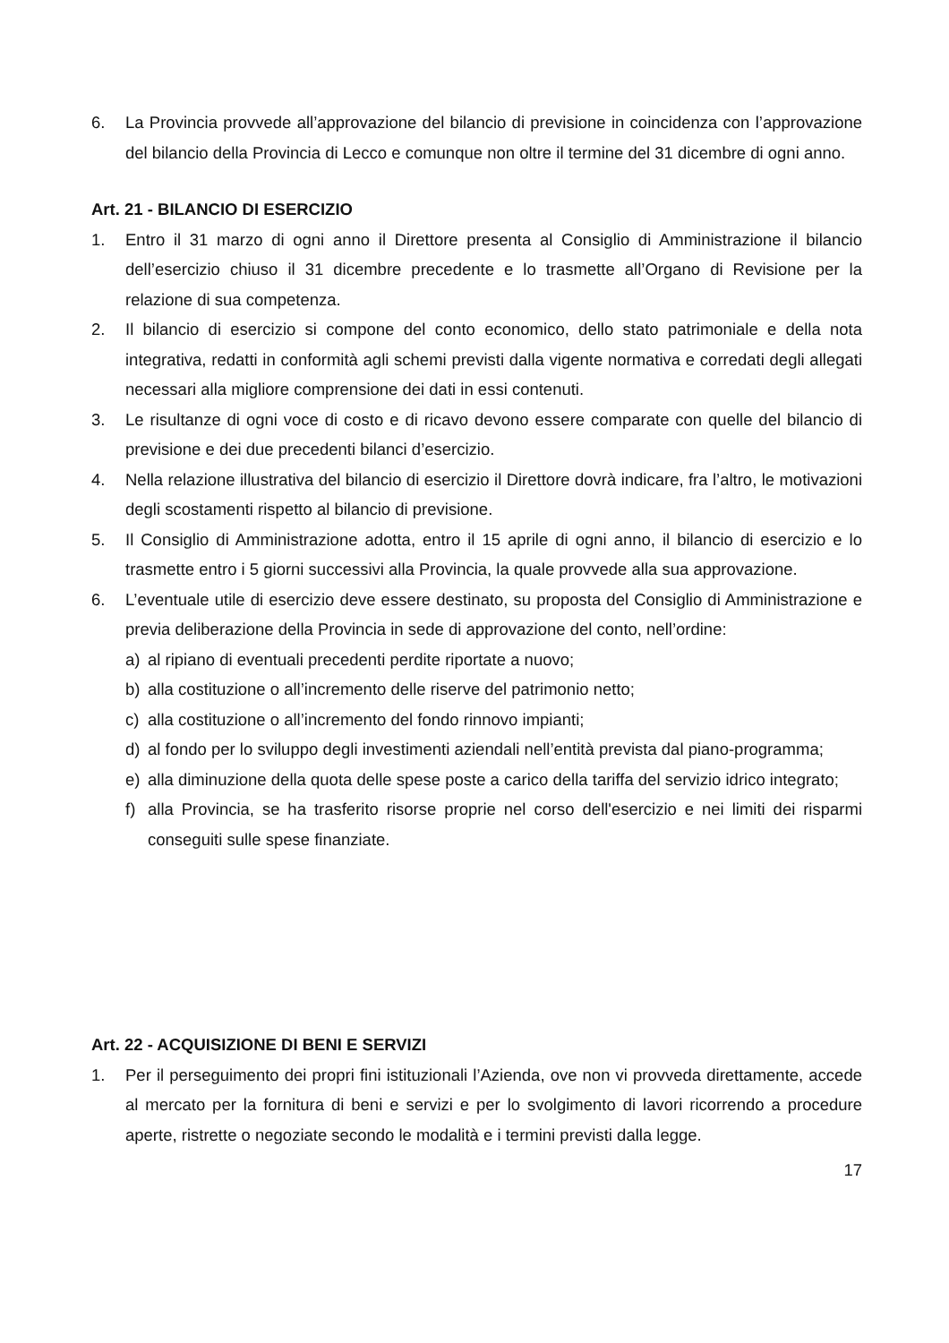6. La Provincia provvede all’approvazione del bilancio di previsione in coincidenza con l’approvazione del bilancio della Provincia di Lecco e comunque non oltre il termine del 31 dicembre di ogni anno.
Art. 21 - BILANCIO DI ESERCIZIO
1. Entro il 31 marzo di ogni anno il Direttore presenta al Consiglio di Amministrazione il bilancio dell’esercizio chiuso il 31 dicembre precedente e lo trasmette all’Organo di Revisione per la relazione di sua competenza.
2. Il bilancio di esercizio si compone del conto economico, dello stato patrimoniale e della nota integrativa, redatti in conformità agli schemi previsti dalla vigente normativa e corredati degli allegati necessari alla migliore comprensione dei dati in essi contenuti.
3. Le risultanze di ogni voce di costo e di ricavo devono essere comparate con quelle del bilancio di previsione e dei due precedenti bilanci d’esercizio.
4. Nella relazione illustrativa del bilancio di esercizio il Direttore dovrà indicare, fra l’altro, le motivazioni degli scostamenti rispetto al bilancio di previsione.
5. Il Consiglio di Amministrazione adotta, entro il 15 aprile di ogni anno, il bilancio di esercizio e lo trasmette entro i 5 giorni successivi alla Provincia, la quale provvede alla sua approvazione.
6. L’eventuale utile di esercizio deve essere destinato, su proposta del Consiglio di Amministrazione e previa deliberazione della Provincia in sede di approvazione del conto, nell’ordine:
a) al ripiano di eventuali precedenti perdite riportate a nuovo;
b) alla costituzione o all’incremento delle riserve del patrimonio netto;
c) alla costituzione o all’incremento del fondo rinnovo impianti;
d) al fondo per lo sviluppo degli investimenti aziendali nell’entità prevista dal piano-programma;
e) alla diminuzione della quota delle spese poste a carico della tariffa del servizio idrico integrato;
f) alla Provincia, se ha trasferito risorse proprie nel corso dell'esercizio e nei limiti dei risparmi conseguiti sulle spese finanziate.
Art. 22 - ACQUISIZIONE DI BENI E SERVIZI
1. Per il perseguimento dei propri fini istituzionali l’Azienda, ove non vi provveda direttamente, accede al mercato per la fornitura di beni e servizi e per lo svolgimento di lavori ricorrendo a procedure aperte, ristrette o negoziate secondo le modalità e i termini previsti dalla legge.
17